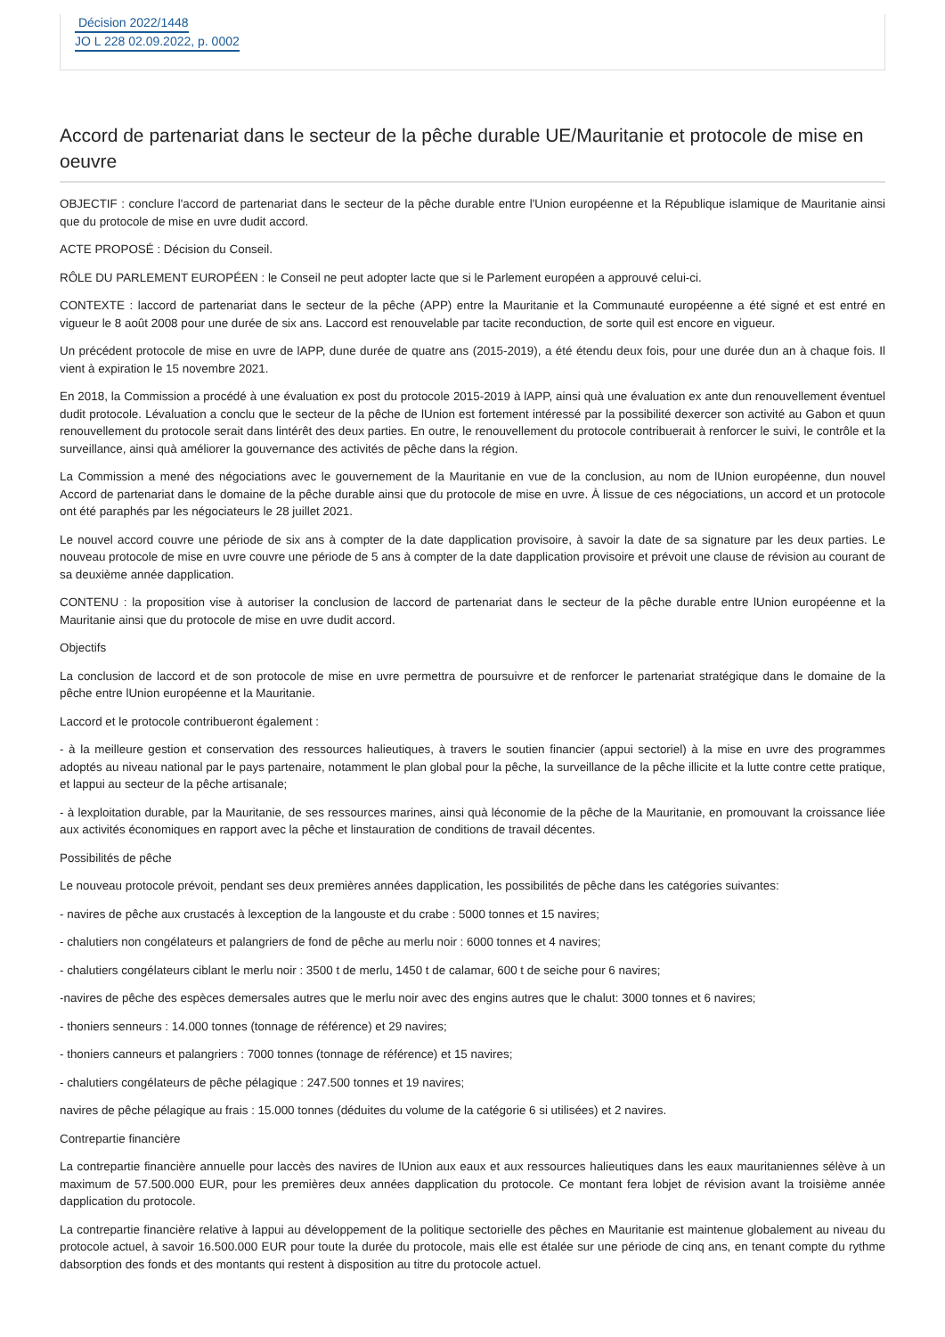Décision 2022/1448
JO L 228 02.09.2022, p. 0002
Accord de partenariat dans le secteur de la pêche durable UE/Mauritanie et protocole de mise en oeuvre
OBJECTIF : conclure l'accord de partenariat dans le secteur de la pêche durable entre l'Union européenne et la République islamique de Mauritanie ainsi que du protocole de mise en uvre dudit accord.
ACTE PROPOSÉ : Décision du Conseil.
RÔLE DU PARLEMENT EUROPÉEN : le Conseil ne peut adopter lacte que si le Parlement européen a approuvé celui-ci.
CONTEXTE : laccord de partenariat dans le secteur de la pêche (APP) entre la Mauritanie et la Communauté européenne a été signé et est entré en vigueur le 8 août 2008 pour une durée de six ans. Laccord est renouvelable par tacite reconduction, de sorte quil est encore en vigueur.
Un précédent protocole de mise en uvre de lAPP, dune durée de quatre ans (2015-2019), a été étendu deux fois, pour une durée dun an à chaque fois. Il vient à expiration le 15 novembre 2021.
En 2018, la Commission a procédé à une évaluation ex post du protocole 2015-2019 à lAPP, ainsi quà une évaluation ex ante dun renouvellement éventuel dudit protocole. Lévaluation a conclu que le secteur de la pêche de lUnion est fortement intéressé par la possibilité dexercer son activité au Gabon et quun renouvellement du protocole serait dans lintérêt des deux parties. En outre, le renouvellement du protocole contribuerait à renforcer le suivi, le contrôle et la surveillance, ainsi quà améliorer la gouvernance des activités de pêche dans la région.
La Commission a mené des négociations avec le gouvernement de la Mauritanie en vue de la conclusion, au nom de lUnion européenne, dun nouvel Accord de partenariat dans le domaine de la pêche durable ainsi que du protocole de mise en uvre. À lissue de ces négociations, un accord et un protocole ont été paraphés par les négociateurs le 28 juillet 2021.
Le nouvel accord couvre une période de six ans à compter de la date dapplication provisoire, à savoir la date de sa signature par les deux parties. Le nouveau protocole de mise en uvre couvre une période de 5 ans à compter de la date dapplication provisoire et prévoit une clause de révision au courant de sa deuxième année dapplication.
CONTENU : la proposition vise à autoriser la conclusion de laccord de partenariat dans le secteur de la pêche durable entre lUnion européenne et la Mauritanie ainsi que du protocole de mise en uvre dudit accord.
Objectifs
La conclusion de laccord et de son protocole de mise en uvre permettra de poursuivre et de renforcer le partenariat stratégique dans le domaine de la pêche entre lUnion européenne et la Mauritanie.
Laccord et le protocole contribueront également :
- à la meilleure gestion et conservation des ressources halieutiques, à travers le soutien financier (appui sectoriel) à la mise en uvre des programmes adoptés au niveau national par le pays partenaire, notamment le plan global pour la pêche, la surveillance de la pêche illicite et la lutte contre cette pratique, et lappui au secteur de la pêche artisanale;
- à lexploitation durable, par la Mauritanie, de ses ressources marines, ainsi quà léconomie de la pêche de la Mauritanie, en promouvant la croissance liée aux activités économiques en rapport avec la pêche et linstauration de conditions de travail décentes.
Possibilités de pêche
Le nouveau protocole prévoit, pendant ses deux premières années dapplication, les possibilités de pêche dans les catégories suivantes:
- navires de pêche aux crustacés à lexception de la langouste et du crabe : 5000 tonnes et 15 navires;
- chalutiers non congélateurs et palangriers de fond de pêche au merlu noir : 6000 tonnes et 4 navires;
- chalutiers congélateurs ciblant le merlu noir : 3500 t de merlu, 1450 t de calamar, 600 t de seiche pour 6 navires;
-navires de pêche des espèces demersales autres que le merlu noir avec des engins autres que le chalut: 3000 tonnes et 6 navires;
- thoniers senneurs : 14.000 tonnes (tonnage de référence) et 29 navires;
- thoniers canneurs et palangriers : 7000 tonnes (tonnage de référence) et 15 navires;
- chalutiers congélateurs de pêche pélagique : 247.500 tonnes et 19 navires;
navires de pêche pélagique au frais : 15.000 tonnes (déduites du volume de la catégorie 6 si utilisées) et 2 navires.
Contrepartie financière
La contrepartie financière annuelle pour laccès des navires de lUnion aux eaux et aux ressources halieutiques dans les eaux mauritaniennes sélève à un maximum de 57.500.000 EUR, pour les premières deux années dapplication du protocole. Ce montant fera lobjet de révision avant la troisième année dapplication du protocole.
La contrepartie financière relative à lappui au développement de la politique sectorielle des pêches en Mauritanie est maintenue globalement au niveau du protocole actuel, à savoir 16.500.000 EUR pour toute la durée du protocole, mais elle est étalée sur une période de cinq ans, en tenant compte du rythme dabsorption des fonds et des montants qui restent à disposition au titre du protocole actuel.